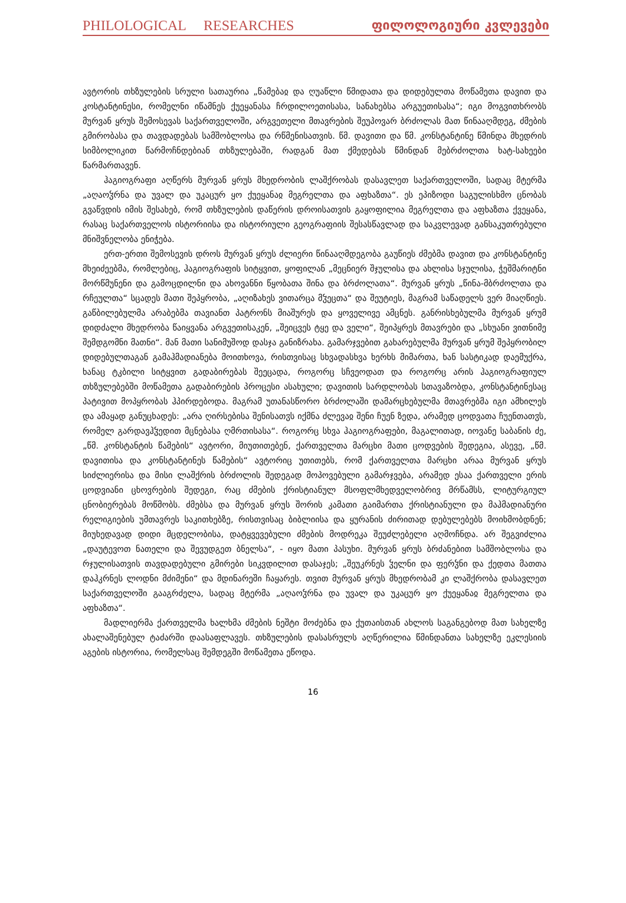PHILOLOGICAL RESEARCHES ფილოლოგიური კვლევები
ავტორის თხზულების სრული სათაურია „წამებაჲ და ღუაწლი წმიდათა და დიდებულთა მოწამეთა დავით და კოსტანტინესი, რომელნი იწამნეს ქუეყანასა ჩრდილოეთისასა, სანახებსა არგუეთისასა“; იგი მოგვითხრობს მურვან ყრუს შემოსევას საქართველოში, არგვეთელი მთავრების შეუპოვარ ბრძოლას მათ წინააღმდეგ, ძმების გმირობასა და თავდადებას სამშობლოსა და რწმენისათვის. წმ. დავითი და წმ. კონსტანტინე წმინდა მხედრის სიმბოლიკით წარმოჩნდებიან თხზულებაში, რადგან მათ ქმედებას წმინდან მებრძოლთა ხატ-სახეები წარმართავენ.
ჰაგიოგრაფი აღწერს მურვან ყრუს მხედრობის ლაშქრობას დასავლეთ საქართველოში, სადაც მტერმა „აღაოჴრნა და უვალ და უკაცურ ყო ქუეყანაჲ მეგრელთა და აფხაზთა“. ეს ეპიზოდი საგულისხმო ცნობას გვაწვდის იმის შესახებ, რომ თხზულების დაწერის დროისათვის გაყოფილია მეგრელთა და აფხაზთა ქვეყანა, რასაც საქართველოს ისტორიისა და ისტორიული გეოგრაფიის შესასწავლად და საკვლევად განსაკუთრებული მნიშვნელობა ენიჭება.
ერთ-ერთი შემოსევის დროს მურვან ყრუს ძლიერი წინააღმდეგობა გაუწიეს ძმებმა დავით და კონსტანტინე მხეიძეებმა, რომლებიც, ჰაგიოგრაფის სიტყვით, ყოფილან „მეცნიერ შჯულისა და ახლისა სჯულისა, ჭეშმარიტნი მორწმუნენი და გამოცდილნი და ახოვანნი წყობათა შინა და ბრძოლათა“. მურვან ყრუს „წინა-მბრძოლთა და რჩეულთა“ სცადეს მათი შეპყრობა, „აღიზახეს ვითარცა მჴეცთა“ და შეუტიეს, მაგრამ საწადელს ვერ მიაღწიეს. გაწბილებულმა არაბებმა თავიანთ პატრონს მიაშურეს და ყოველივე ამცნეს. განრისხებულმა მურვან ყრუმ დიდძალი მხედრობა წაიყვანა არგვეთისაკენ, „შეიცვეს ტყე და ველი“, შეიპყრეს მთავრები და „სხუანი ვითნიმე შემდგომნი მათნი“. მან მათი სანიმუშოდ დასჯა განიზრახა. გამარჯვებით გახარებულმა მურვან ყრუმ შეპყრობილ დიდებულთაგან გამაჰმადიანება მოითხოვა, რისთვისაც სხვადასხვა ხერხს მიმართა, ხან სასტიკად დაემუქრა, ხანაც ტკბილი სიტყვით გადაბირებას შეეცადა, როგორც სჩვეოდათ და როგორც არის ჰაგიოგრაფიულ თხზულებებში მოწამეთა გადაბირების პროცესი ასახული; დავითის სარდლობას სთავაზობდა, კონსტანტინესაც პატივით მოპყრობას ჰპირდებოდა. მაგრამ უთანასწორო ბრძოლაში დამარცხებულმა მთავრებმა იგი ამხილეს და ამაყად განუცხადეს: „არა ღირსებისა შენისათჳს იქმნა ძლევაჲ შენი ჩუენ ზედა, არამედ ცოდვათა ჩუენთათჳს, რომელ გარდავჰჴედით მცნებასა ღმრთისასა“. როგორც სხვა ჰაგიოგრაფები, მაგალითად, იოვანე საბანის ძე, „წმ. კონსტანტის წამების“ ავტორი, მიუთითებენ, ქართველთა მარცხი მათი ცოდვების შედეგია, ასევე, „წმ. დავითისა და კონსტანტინეს წამების“ ავტორიც უთითებს, რომ ქართველთა მარცხი არაა მურვან ყრუს სიძლიერისა და მისი ლაშქრის ბრძოლის შედეგად მოპოვებული გამარჯვება, არამედ ესაა ქართველი ერის ცოდვიანი ცხოვრების შედეგი, რაც ძმების ქრისტიანულ მსოფლმხედველობრივ მრწამსს, ლიტურგიულ ცნობიერებას მოწმობს. ძმებსა და მურვან ყრუს შორის კამათი გაიმართა ქრისტიანული და მაჰმადიანური რელიგიების უმთავრეს საკითხებზე, რისთვისაც ბიბლიისა და ყურანის ძირითად დებულებებს მოიხმობდნენ; მიუხედავად დიდი მცდელობისა, დატყვევებული ძმების მოდრეკა შეუძლებელი აღმოჩნდა. არ შეგვიძლია „დაუტევოთ ნათელი და შევუდგეთ ბნელსა“, - იყო მათი პასუხი. მურვან ყრუს ბრძანებით სამშობლოსა და რჯულისათვის თავდადებული გმირები სიკვდილით დასაჯეს; „შეუკრნეს ჴელნი და ფერჴნი და ქედთა მათთა დაჰკრნეს ლოდნი მძიმენი“ და მდინარეში ჩაყარეს. თვით მურვან ყრუს მხედრობამ კი ლაშქრობა დასავლეთ საქართველოში გააგრძელა, სადაც მტერმა „აღაოჴრნა და უვალ და უკაცურ ყო ქუეყანაჲ მეგრელთა და აფხაზთა“.
მადლიერმა ქართველმა ხალხმა ძმების ნეშტი მოძებნა და ქუთაისთან ახლოს საგანგებოდ მათ სახელზე ახალაშენებულ ტაძარში დაასაფლავეს. თხზულების დასასრულს აღწერილია წმინდანთა სახელზე ეკლესიის აგების ისტორია, რომელსაც შემდეგში მოწამეთა ეწოდა.
16